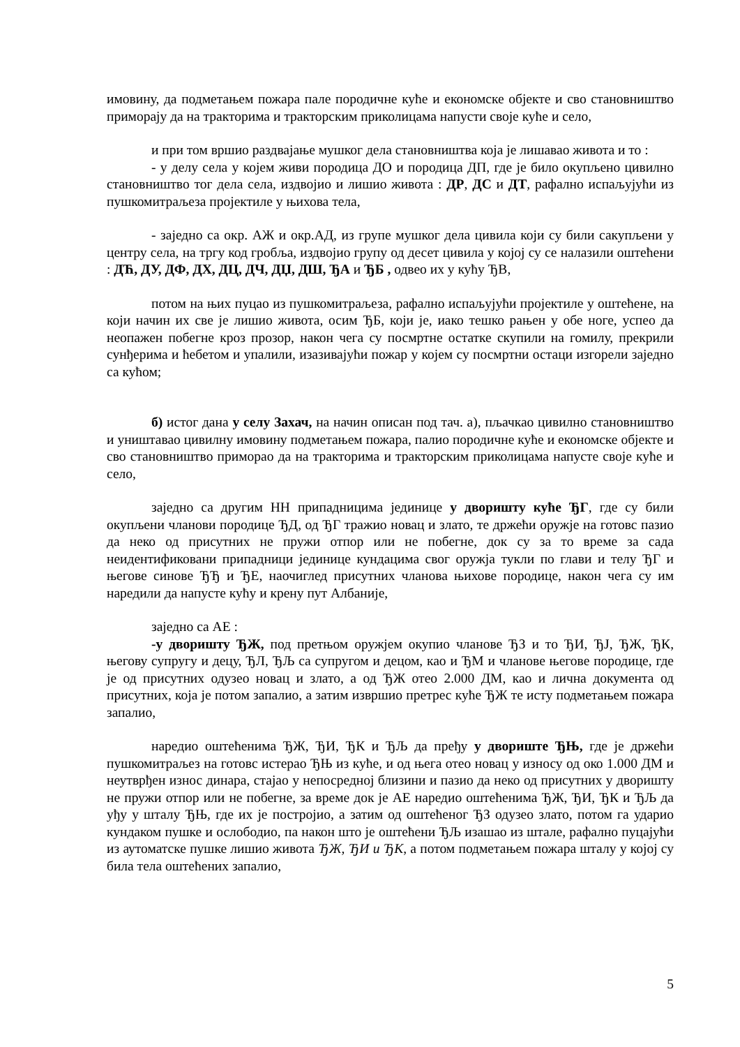имовину, да подметањем пожара пале породичне куће и економске објекте и сво становништво приморају да на тракторима и тракторским приколицама напусти своје куће и село,
и при том вршио раздвајање мушког дела становништва која је лишавао живота и то :
- у делу села у којем живи породица ДО и породица ДП, где је било окупљено цивилно становништво тог дела села, издвојио и лишио живота : ДР, ДС и ДТ, рафално испаљујући из пушкомитраљеза пројектиле у њихова тела,
- заједно са окр. АЖ и окр.АД, из групе мушког дела цивила који су били сакупљени у центру села, на тргу код гробља, издвојио групу од десет цивила у којој су се налазили оштећени : ДЋ, ДУ, ДФ, ДХ, ДЦ, ДЧ, ДЏ, ДШ, ЂА и ЂБ , одвео их у кућу ЂВ,
потом на њих пуцао из пушкомитраљеза, рафално испаљујући пројектиле у оштећене, на који начин их све је лишио живота, осим ЂБ, који је, иако тешко рањен у обе ноге, успео да неопажен побегне кроз прозор, након чега су посмртне остатке скупили на гомилу, прекрили сунђерима и ћебетом и упалили, изазивајући пожар у којем су посмртни остаци изгорели заједно са кућом;
б) истог дана у селу Захач, на начин описан под тач. а), пљачкао цивилно становништво и уништавао цивилну имовину подметањем пожара, палио породичне куће и економске објекте и сво становништво приморао да на тракторима и тракторским приколицама напусте своје куће и село,
заједно са другим НН припадницима јединице у дворишту куће ЂГ, где су били окупљени чланови породице ЂД, од ЂГ тражио новац и злато, те држећи оружје на готовс пазио да неко од присутних не пружи отпор или не побегне, док су за то време за сада неидентификовани припадници јединице кундацима свог оружја тукли по глави и телу ЂГ и његове синове ЂЂ и ЂЕ, наочиглед присутних чланова њихове породице, након чега су им наредили да напусте кућу и крену пут Албаније,
заједно са АЕ :
-у дворишту ЂЖ, под претњом оружјем окупио чланове ЂЗ и то ЂИ, ЂЈ, ЂЖ, ЂК, његову супругу и децу, ЂЛ, ЂЉ са супругом и децом, као и ЂМ и чланове његове породице, где је од присутних одузео новац и злато, а од ЂЖ отео 2.000 ДМ, као и лична документа од присутних, која је потом запалио, а затим извршио претрес куће ЂЖ те исту подметањем пожара запалио,
наредио оштећенима ЂЖ, ЂИ, ЂК и ЂЉ да пређу у двориште ЂЊ, где је држећи пушкомитраљез на готовс истерао ЂЊ из куће, и од њега отео новац у износу од око 1.000 ДМ и неутврђен износ динара, стајао у непосредној близини и пазио да неко од присутних у дворишту не пружи отпор или не побегне, за време док је АЕ наредио оштећенима ЂЖ, ЂИ, ЂК и ЂЉ да уђу у шталу ЂЊ, где их је постројио, а затим од оштећеног ЂЗ одузео злато, потом га ударио кундаком пушке и ослободио, па након што је оштећени ЂЉ изашао из штале, рафално пуцајући из аутоматске пушке лишио живота ЂЖ, ЂИ и ЂК, а потом подметањем пожара шталу у којој су била тела оштећених запалио,
5